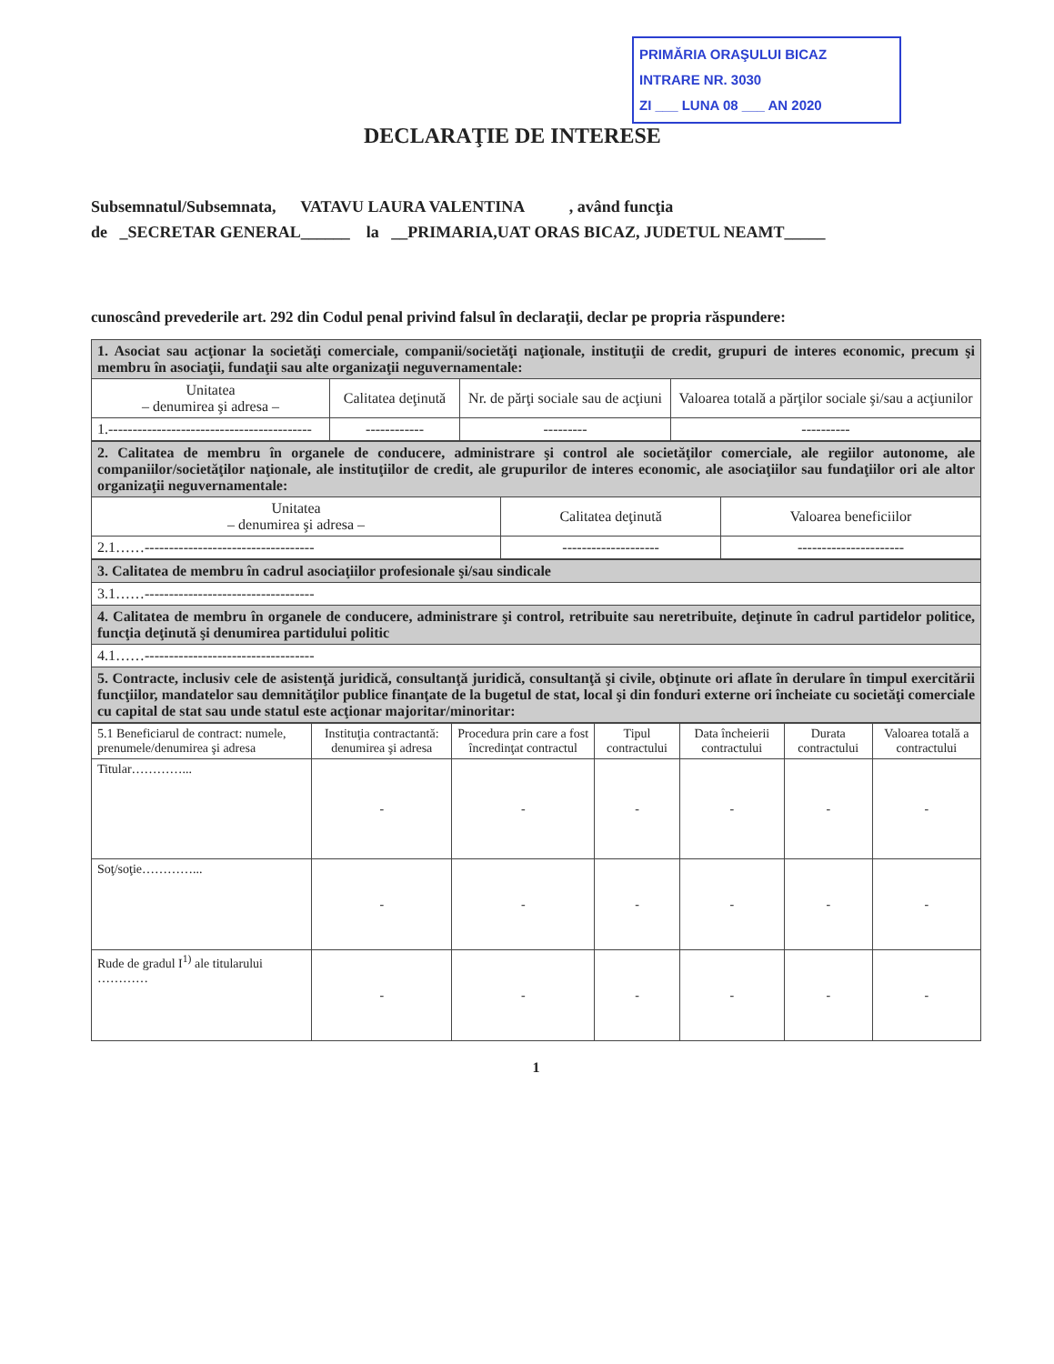PRIMĂRIA ORAŞULUI BICAZ
INTRARE NR. 3030
ZI ___ LUNA 08 ___ AN 2020
DECLARAŢIE DE INTERESE
Subsemnatul/Subsemnata, VATAVU LAURA VALENTINA , având funcţia
de _SECRETAR GENERAL______ la __PRIMARIA,UAT ORAS BICAZ, JUDETUL NEAMT_____
cunoscând prevederile art. 292 din Codul penal privind falsul în declaraţii, declar pe propria răspundere:
| 1. Asociat sau acţionar la societăţi comerciale, companii/societăţi naţionale, instituţii de credit, grupuri de interes economic, precum şi membru în asociaţii, fundaţii sau alte organizaţii neguvernamentale: | | | |
| Unitatea – denumirea şi adresa – | Calitatea deţinută | Nr. de părţi sociale sau de acţiuni | Valoarea totală a părţilor sociale şi/sau a acţiunilor |
| 1.------------------------------------------ | ------------ | --------- | ---------- |
| 2. Calitatea de membru în organele de conducere, administrare şi control ale societăţilor comerciale, ale regiilor autonome, ale companiilor/societăţilor naţionale, ale instituţiilor de credit, ale grupurilor de interes economic, ale asociaţiilor sau fundaţiilor ori ale altor organizaţii neguvernamentale: | | |
| Unitatea – denumirea şi adresa – | Calitatea deţinută | Valoarea beneficiilor |
| 2.1……----------------------------------- | -------------------- | ---------------------- |
| 3. Calitatea de membru în cadrul asociaţiilor profesionale şi/sau sindicale |
| 3.1……----------------------------------- |
| 4. Calitatea de membru în organele de conducere, administrare şi control, retribuite sau neretribuite, deţinute în cadrul partidelor politice, funcţia deţinută şi denumirea partidului politic |
| 4.1……----------------------------------- |
| 5. Contracte, inclusiv cele de asistenţă juridică, consultanţă juridică, consultanţă şi civile, obţinute ori aflate în derulare în timpul exercitării funcţiilor, mandatelor sau demnităţilor publice finanţate de la bugetul de stat, local şi din fonduri externe ori încheiate cu societăţi comerciale cu capital de stat sau unde statul este acţionar majoritar/minoritar: |
| 5.1 Beneficiarul de contract: numele, prenumele/denumirea şi adresa | Instituţia contractantă: denumirea şi adresa | Procedura prin care a fost încredinţat contractul | Tipul contractului | Data încheierii contractului | Durata contractului | Valoarea totală a contractului |
| --- | --- | --- | --- | --- | --- | --- |
| Titular…………... | - | - | - | - | - | - |
| Soţ/soţie…………... | - | - | - | - | - | - |
| Rude de gradul I<sup>1)</sup> ale titularului ………… | - | - | - | - | - | - |
1